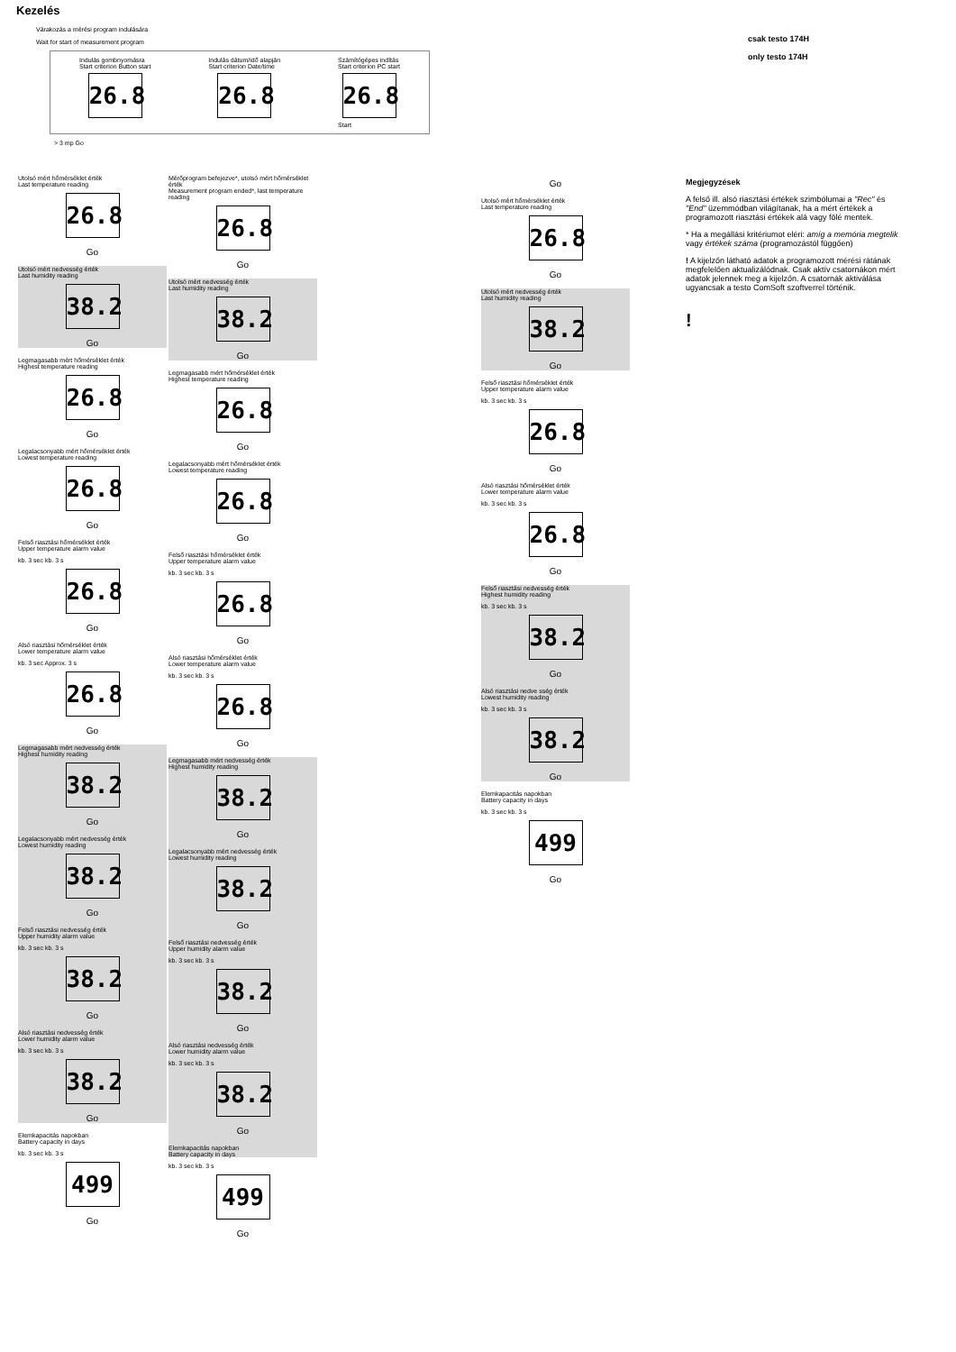Kezelés
csak testo 174H
only testo 174H
Várakozás a mérési program indulására
Wait for start of measurement program
Indulás gombnyomásra
Start criterion Button start
26.8
Indulás dátum/idő alapján
Start criterion Date/time
26.8
Számítógépes indítás
Start criterion PC start
26.8
Start
> 3 mp Go
Utolsó mért hőmérséklet érték
Last temperature reading
26.8
Go
Utolsó mért nedvesség érték
Last humidity reading
38.2
Go
Legmagasabb mért hőmérséklet érték
Highest temperature reading
26.8
Go
Legalacsonyabb mért hőmérséklet érték
Lowest temperature reading
26.8
Go
Felső riasztási hőmérséklet érték
Upper temperature alarm value
kb. 3 sec kb. 3 s
26.8
Go
Alsó riasztási hőmérséklet érték
Lower temperature alarm value
kb. 3 sec Approx. 3 s
26.8
Go
Legmagasabb mért nedvesség érték
Highest humidity reading
38.2
Go
Legalacsonyabb mért nedvesség érték
Lowest humidity reading
38.2
Go
Felső riasztási nedvesség érték
Upper humidity alarm value
kb. 3 sec kb. 3 s
38.2
Go
Alsó riasztási nedvesség érték
Lower humidity alarm value
kb. 3 sec kb. 3 s
38.2
Go
Elemkapacitás napokban
Battery capacity in days
kb. 3 sec kb. 3 s
499
Go
Mérőprogram befejezve*, utolsó mért hőmérséklet érték
Measurement program ended*, last temperature reading
26.8
Go
Utolsó mért nedvesség érték
Last humidity reading
38.2
Go
Legmagasabb mért hőmérséklet érték
Highest temperature reading
26.8
Go
Legalacsonyabb mért hőmérséklet érték
Lowest temperature reading
26.8
Go
Felső riasztási hőmérséklet érték
Upper temperature alarm value
kb. 3 sec kb. 3 s
26.8
Go
Alsó riasztási hőmérséklet érték
Lower temperature alarm value
kb. 3 sec kb. 3 s
26.8
Go
Legmagasabb mért nedvesség érték
Highest humidity reading
38.2
Go
Legalacsonyabb mért nedvesség érték
Lowest humidity reading
38.2
Go
Felső riasztási nedvesség érték
Upper humidity alarm value
kb. 3 sec kb. 3 s
38.2
Go
Alsó riasztási nedvesség érték
Lower humidity alarm value
kb. 3 sec kb. 3 s
38.2
Go
Elemkapacitás napokban
Battery capacity in days
kb. 3 sec kb. 3 s
499
Go
Go
Utolsó mért hőmérséklet érték
Last temperature reading
26.8
Go
Utolsó mért nedvesség érték
Last humidity reading
38.2
Go
Felső riasztási hőmérséklet érték
Upper temperature alarm value
kb. 3 sec kb. 3 s
26.8
Go
Alsó riasztási hőmérséklet érték
Lower temperature alarm value
kb. 3 sec kb. 3 s
26.8
Go
Felső riasztási nedvesség érték
Highest humidity reading
kb. 3 sec kb. 3 s
38.2
Go
Alsó riasztási nedve sség érték
Lowest humidity reading
kb. 3 sec kb. 3 s
38.2
Go
Elemkapacitás napokban
Battery capacity in days
kb. 3 sec kb. 3 s
499
Go
Megjegyzések
A felső ill. alsó riasztási értékek szimbólumai a "Rec" és "End" üzemmódban világítanak, ha a mért értékek a programozott riasztási értékek alá vagy fölé mentek.
* Ha a megállási kritériumot eléri: amíg a memória megtelik vagy értékek száma (programozástól függően)
! A kijelzőn látható adatok a programozott mérési rátának megfelelően aktualizálódnak. Csak aktív csatornákon mért adatok jelennek meg a kijelzőn. A csatornák aktiválása ugyancsak a testo ComSoft szoftverrel történik.
!